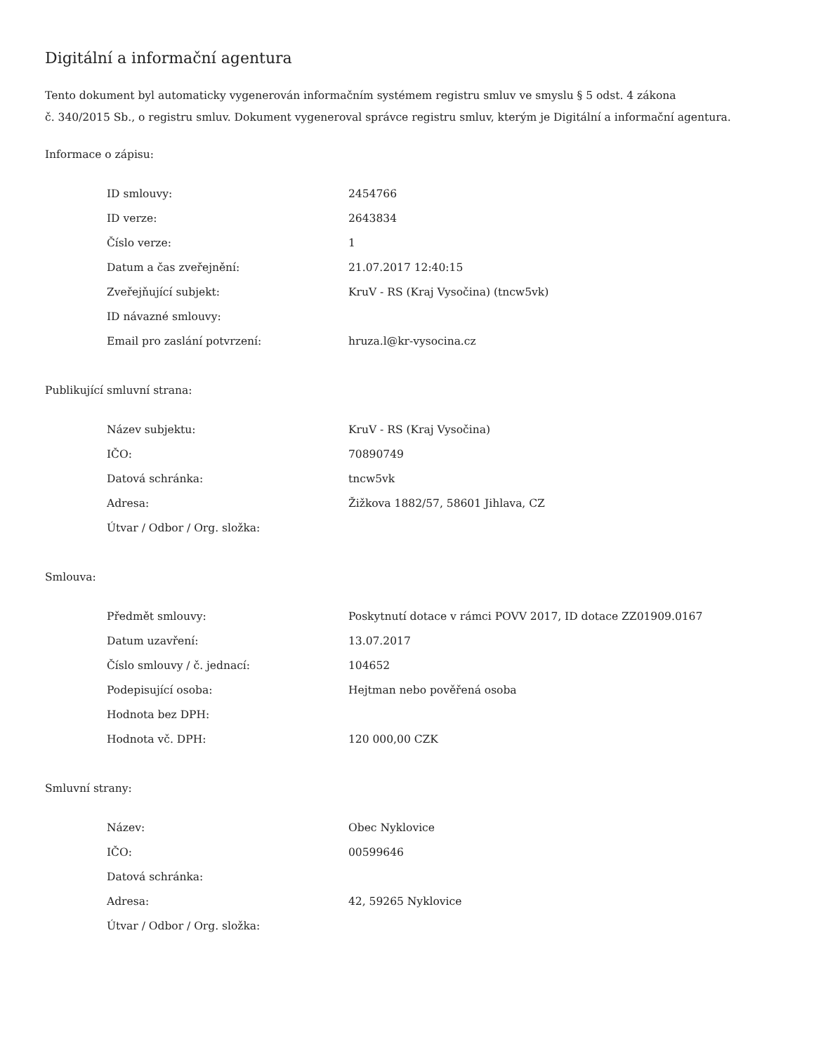Digitální a informační agentura
Tento dokument byl automaticky vygenerován informačním systémem registru smluv ve smyslu § 5 odst. 4 zákona
č. 340/2015 Sb., o registru smluv. Dokument vygeneroval správce registru smluv, kterým je Digitální a informační agentura.
Informace o zápisu:
| ID smlouvy: | 2454766 |
| ID verze: | 2643834 |
| Číslo verze: | 1 |
| Datum a čas zveřejnění: | 21.07.2017 12:40:15 |
| Zveřejňující subjekt: | KruV - RS (Kraj Vysočina) (tncw5vk) |
| ID návazné smlouvy: | |
| Email pro zaslání potvrzení: | hruza.l@kr-vysocina.cz |
Publikující smluvní strana:
| Název subjektu: | KruV - RS (Kraj Vysočina) |
| IČO: | 70890749 |
| Datová schránka: | tncw5vk |
| Adresa: | Žižkova 1882/57, 58601 Jihlava, CZ |
| Útvar / Odbor / Org. složka: | |
Smlouva:
| Předmět smlouvy: | Poskytnutí dotace v rámci POVV 2017, ID dotace ZZ01909.0167 |
| Datum uzavření: | 13.07.2017 |
| Číslo smlouvy / č. jednací: | 104652 |
| Podepisující osoba: | Hejtman nebo pověřená osoba |
| Hodnota bez DPH: | |
| Hodnota vč. DPH: | 120 000,00 CZK |
Smluvní strany:
| Název: | Obec Nyklovice |
| IČO: | 00599646 |
| Datová schránka: | |
| Adresa: | 42, 59265 Nyklovice |
| Útvar / Odbor / Org. složka: | |